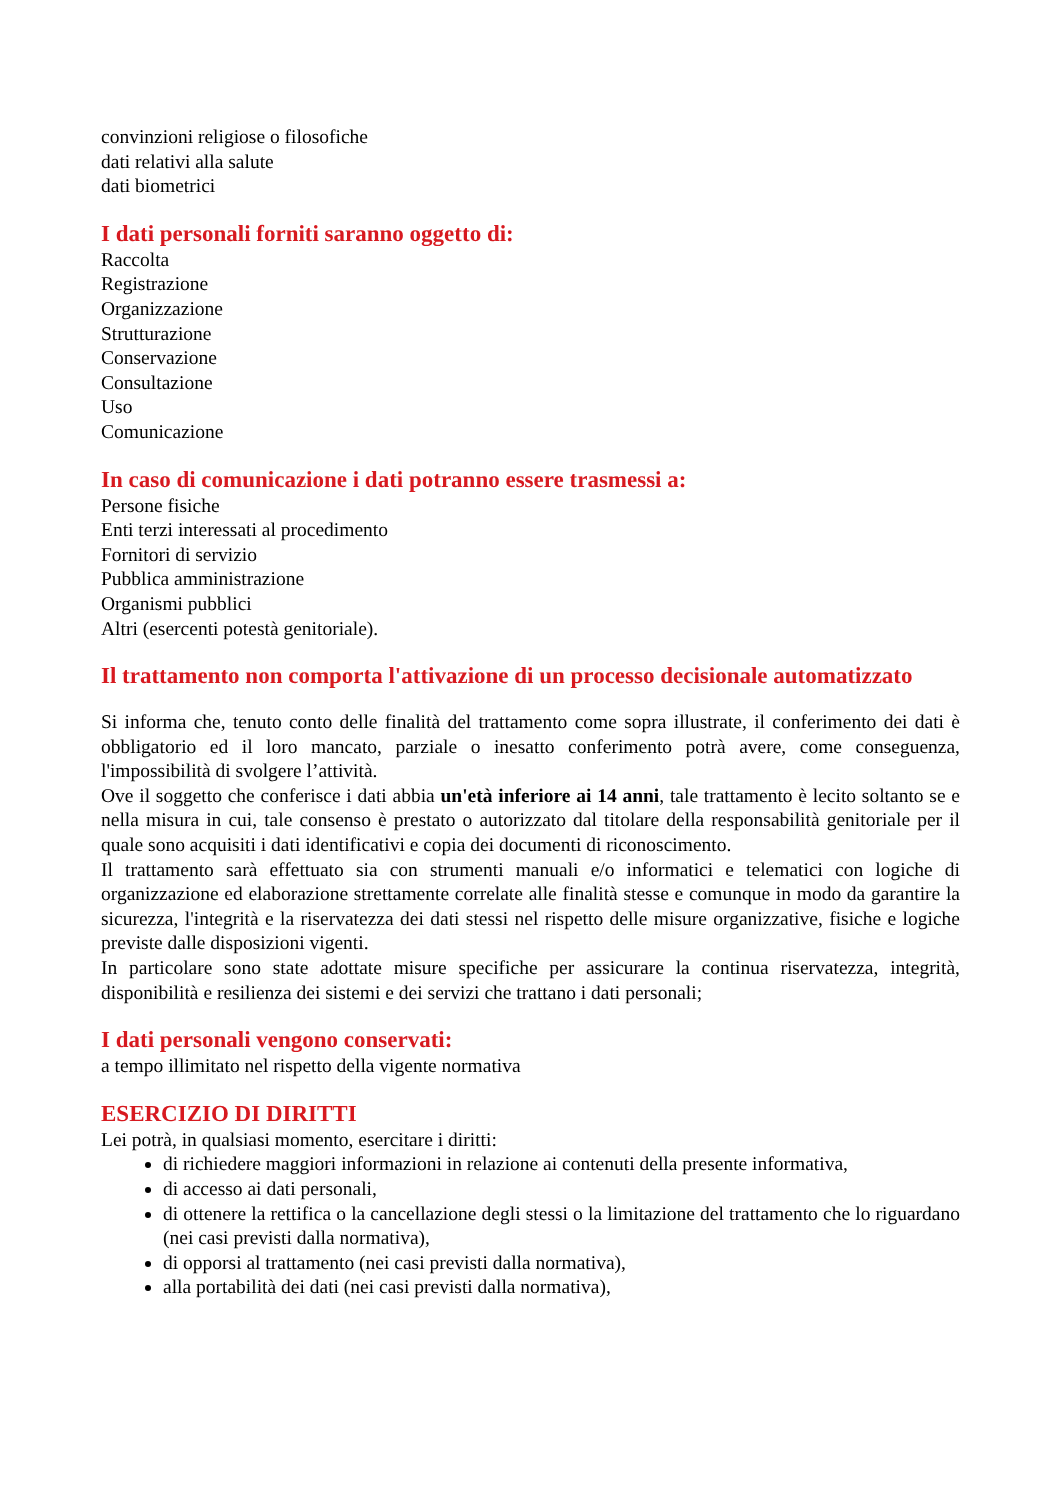convinzioni religiose o filosofiche
dati relativi alla salute
dati biometrici
I dati personali forniti saranno oggetto di:
Raccolta
Registrazione
Organizzazione
Strutturazione
Conservazione
Consultazione
Uso
Comunicazione
In caso di comunicazione i dati potranno essere trasmessi a:
Persone fisiche
Enti terzi interessati al procedimento
Fornitori di servizio
Pubblica amministrazione
Organismi pubblici
Altri (esercenti potestà genitoriale).
Il trattamento non comporta l'attivazione di un processo decisionale automatizzato
Si informa che, tenuto conto delle finalità del trattamento come sopra illustrate, il conferimento dei dati è obbligatorio ed il loro mancato, parziale o inesatto conferimento potrà avere, come conseguenza, l'impossibilità di svolgere l’attività.
Ove il soggetto che conferisce i dati abbia un'età inferiore ai 14 anni, tale trattamento è lecito soltanto se e nella misura in cui, tale consenso è prestato o autorizzato dal titolare della responsabilità genitoriale per il quale sono acquisiti i dati identificativi e copia dei documenti di riconoscimento.
Il trattamento sarà effettuato sia con strumenti manuali e/o informatici e telematici con logiche di organizzazione ed elaborazione strettamente correlate alle finalità stesse e comunque in modo da garantire la sicurezza, l'integrità e la riservatezza dei dati stessi nel rispetto delle misure organizzative, fisiche e logiche previste dalle disposizioni vigenti.
In particolare sono state adottate misure specifiche per assicurare la continua riservatezza, integrità, disponibilità e resilienza dei sistemi e dei servizi che trattano i dati personali;
I dati personali vengono conservati:
a tempo illimitato nel rispetto della vigente normativa
ESERCIZIO DI DIRITTI
Lei potrà, in qualsiasi momento, esercitare i diritti:
di richiedere maggiori informazioni in relazione ai contenuti della presente informativa,
di accesso ai dati personali,
di ottenere la rettifica o la cancellazione degli stessi o la limitazione del trattamento che lo riguardano (nei casi previsti dalla normativa),
di opporsi al trattamento (nei casi previsti dalla normativa),
alla portabilità dei dati (nei casi previsti dalla normativa),